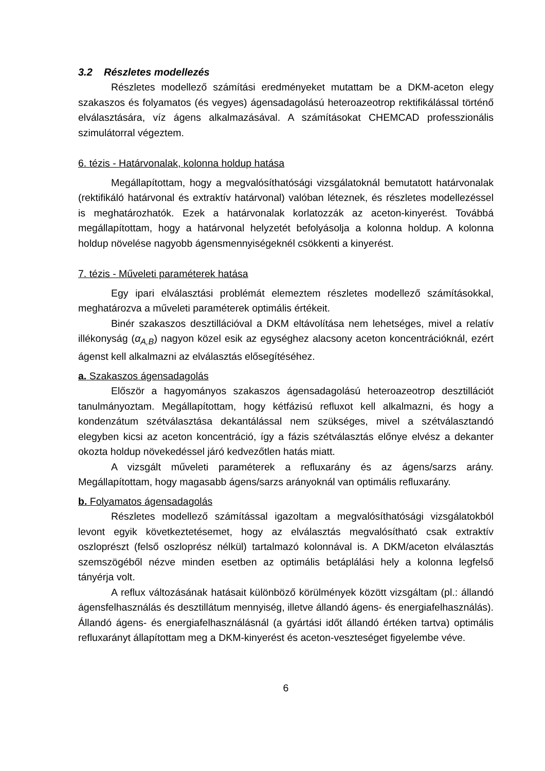3.2 Részletes modellezés
Részletes modellező számítási eredményeket mutattam be a DKM-aceton elegy szakaszos és folyamatos (és vegyes) ágensadagolású heteroazeotrop rektifikálással történő elválasztására, víz ágens alkalmazásával. A számításokat CHEMCAD professzionális szimulátorral végeztem.
6. tézis - Határvonalak, kolonna holdup hatása
Megállapítottam, hogy a megvalósíthatósági vizsgálatoknál bemutatott határvonalak (rektifikáló határvonal és extraktív határvonal) valóban léteznek, és részletes modellezéssel is meghatározhatók. Ezek a határvonalak korlatozzák az aceton-kinyerést. Továbbá megállapítottam, hogy a határvonal helyzetét befolyásolja a kolonna holdup. A kolonna holdup növelése nagyobb ágensmennyiségeknél csökkenti a kinyerést.
7. tézis - Műveleti paraméterek hatása
Egy ipari elválasztási problémát elemeztem részletes modellező számításokkal, meghatározva a műveleti paraméterek optimális értékeit.
Binér szakaszos desztillációval a DKM eltávolítása nem lehetséges, mivel a relatív illékonyság (α<sub>A,B</sub>) nagyon közel esik az egységhez alacsony aceton koncentrációknál, ezért ágenst kell alkalmazni az elválasztás elősegítéséhez.
a. Szakaszos ágensadagolás
Először a hagyományos szakaszos ágensadagolású heteroazeotrop desztillációt tanulmányoztam. Megállapítottam, hogy kétfázisú refluxot kell alkalmazni, és hogy a kondenzátum szétválasztása dekantálással nem szükséges, mivel a szétválasztandó elegyben kicsi az aceton koncentráció, így a fázis szétválasztás előnye elvész a dekanter okozta holdup növekedéssel járó kedvezőtlen hatás miatt.
A vizsgált műveleti paraméterek a refluxarány és az ágens/sarzs arány. Megállapítottam, hogy magasabb ágens/sarzs arányoknál van optimális refluxarány.
b. Folyamatos ágensadagolás
Részletes modellező számítással igazoltam a megvalósíthatósági vizsgálatokból levont egyik következtetésemet, hogy az elválasztás megvalósítható csak extraktív oszloprészt (felső oszloprész nélkül) tartalmazó kolonnával is. A DKM/aceton elválasztás szemszögéből nézve minden esetben az optimális betáplálási hely a kolonna legfelső tányérja volt.
A reflux változásának hatásait különböző körülmények között vizsgáltam (pl.: állandó ágensfelhasználás és desztillátum mennyiség, illetve állandó ágens- és energiafelhasználás). Állandó ágens- és energiafelhasználásnál (a gyártási időt állandó értéken tartva) optimális refluxarányt állapítottam meg a DKM-kinyerést és aceton-veszteséget figyelembe véve.
6